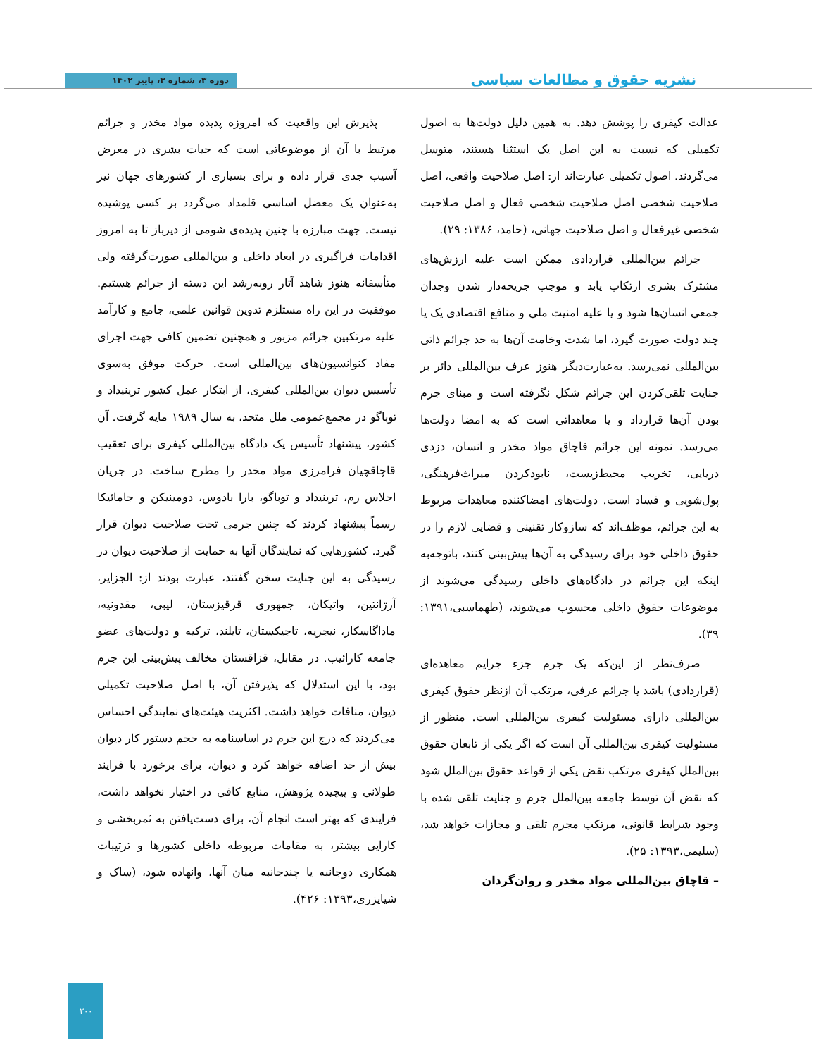نشریه حقوق و مطالعات سیاسی
دوره ۳، شماره ۳، پاییز ۱۴۰۲
عدالت کیفری را پوشش دهد. به همین دلیل دولت‌ها به اصول تکمیلی که نسبت به این اصل یک استثنا هستند، متوسل می‌گردند. اصول تکمیلی عبارت‌اند از: اصل صلاحیت واقعی، اصل صلاحیت شخصی اصل صلاحیت شخصی فعال و اصل صلاحیت شخصی غیرفعال و اصل صلاحیت جهانی، (حامد، ۱۳۸۶: ۲۹).
جرائم بین‌المللی قراردادی ممکن است علیه ارزش‌های مشترک بشری ارتکاب یابد و موجب جریحه‌دار شدن وجدان جمعی انسان‌ها شود و یا علیه امنیت ملی و منافع اقتصادی یک یا چند دولت صورت گیرد، اما شدت وخامت آن‌ها به حد جرائم ذاتی بین‌المللی نمی‌رسد. به‌عبارت‌دیگر هنوز عرف بین‌المللی دائر بر جنایت تلقی‌کردن این جرائم شکل نگرفته است و مبنای جرم بودن آن‌ها قرارداد و یا معاهداتی است که به امضا دولت‌ها می‌رسد. نمونه این جرائم قاچاق مواد مخدر و انسان، دزدی دریایی، تخریب محیط‌زیست، نابودکردن میراث‌فرهنگی، پول‌شویی و فساد است. دولت‌های امضاکننده معاهدات مربوط به این جرائم، موظف‌اند که سازوکار تقنینی و قضایی لازم را در حقوق داخلی خود برای رسیدگی به آن‌ها پیش‌بینی کنند، باتوجه‌به اینکه این جرائم در دادگاه‌های داخلی رسیدگی می‌شوند از موضوعات حقوق داخلی محسوب می‌شوند، (طهماسبی،۱۳۹۱: ۳۹).
صرف‌نظر از این‌که یک جرم جزء جرایم معاهده‌ای (قراردادی) باشد یا جرائم عرفی، مرتکب آن ازنظر حقوق کیفری بین‌المللی دارای مسئولیت کیفری بین‌المللی است. منظور از مسئولیت کیفری بین‌المللی آن است که اگر یکی از تابعان حقوق بین‌الملل کیفری مرتکب نقض یکی از قواعد حقوق بین‌الملل شود که نقض آن توسط جامعه بین‌الملل جرم و جنایت تلقی شده با وجود شرایط قانونی، مرتکب مجرم تلقی و مجازات خواهد شد، (سلیمی،۱۳۹۳: ۲۵).
– قاچاق بین‌المللی مواد مخدر و روان‌گردان
پذیرش این واقعیت که امروزه پدیده مواد مخدر و جرائم مرتبط با آن از موضوعاتی است که حیات بشری در معرض آسیب جدی قرار داده و برای بسیاری از کشورهای جهان نیز به‌عنوان یک معضل اساسی قلمداد می‌گردد بر کسی پوشیده نیست. جهت مبارزه با چنین پدیده‌ی شومی از دیرباز تا به امروز اقدامات فراگیری در ابعاد داخلی و بین‌المللی صورت‌گرفته ولی متأسفانه هنوز شاهد آثار روبه‌رشد این دسته از جرائم هستیم. موفقیت در این راه مستلزم تدوین قوانین علمی، جامع و کارآمد علیه مرتکبین جرائم مزبور و همچنین تضمین کافی جهت اجرای مفاد کنوانسیون‌های بین‌المللی است. حرکت موفق به‌سوی تأسیس دیوان بین‌المللی کیفری، از ابتکار عمل کشور ترینیداد و توباگو در مجمع‌عمومی ملل متحد، به سال ۱۹۸۹ مایه گرفت. آن کشور، پیشنهاد تأسیس یک دادگاه بین‌المللی کیفری برای تعقیب قاچاقچیان فرامرزی مواد مخدر را مطرح ساخت. در جریان اجلاس رم، ترینیداد و توباگو، بارا بادوس، دومینیکن و جامائیکا رسماً پیشنهاد کردند که چنین جرمی تحت صلاحیت دیوان قرار گیرد. کشورهایی که نمایندگان آنها به حمایت از صلاحیت دیوان در رسیدگی به این جنایت سخن گفتند، عبارت بودند از: الجزایر، آرژانتین، واتیکان، جمهوری قرقیزستان، لیبی، مقدونیه، ماداگاسکار، نیجریه، تاجیکستان، تایلند، ترکیه و دولت‌های عضو جامعه کارائیب. در مقابل، قزاقستان مخالف پیش‌بینی این جرم بود، با این استدلال که پذیرفتن آن، با اصل صلاحیت تکمیلی دیوان، منافات خواهد داشت. اکثریت هیئت‌های نمایندگی احساس می‌کردند که درج این جرم در اساسنامه به حجم دستور کار دیوان بیش از حد اضافه خواهد کرد و دیوان، برای برخورد با فرایند طولانی و پیچیده پژوهش، منابع کافی در اختیار نخواهد داشت، فرایندی که بهتر است انجام آن، برای دست‌یافتن به ثمربخشی و کارایی بیشتر، به مقامات مربوطه داخلی کشورها و ترتیبات همکاری دوجانبه یا چندجانبه میان آنها، وانهاده شود، (ساک و شیایزری،۱۳۹۳: ۴۲۶).
۲۰۰